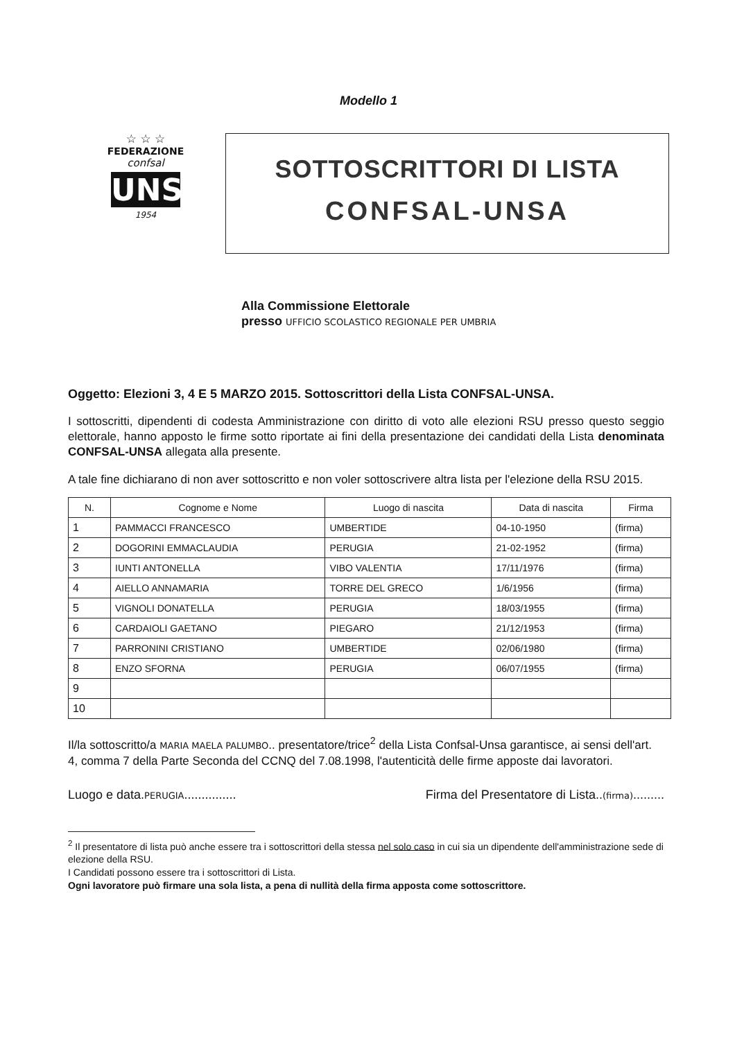Modello 1
☆ ☆ ☆
FEDERAZIONE
confsal
UNSA
1954
SOTTOSCRITTORI DI LISTA
CONFSAL-UNSA
Alla Commissione Elettorale
presso UFFICIO SCOLASTICO REGIONALE PER UMBRIA
Oggetto: Elezioni 3, 4 E 5 MARZO 2015. Sottoscrittori della Lista CONFSAL-UNSA.
I sottoscritti, dipendenti di codesta Amministrazione con diritto di voto alle elezioni RSU presso questo seggio elettorale, hanno apposto le firme sotto riportate ai fini della presentazione dei candidati della Lista denominata CONFSAL-UNSA allegata alla presente.
A tale fine dichiarano di non aver sottoscritto e non voler sottoscrivere altra lista per l'elezione della RSU 2015.
| N. | Cognome e Nome | Luogo di nascita | Data di nascita | Firma |
| --- | --- | --- | --- | --- |
| 1 | PAMMACCI FRANCESCO | UMBERTIDE | 04-10-1950 | (firma) |
| 2 | DOGORINI EMMACLAUDIA | PERUGIA | 21-02-1952 | (firma) |
| 3 | IUNTI ANTONELLA | VIBO VALENTIA | 17/11/1976 | (firma) |
| 4 | AIELLO ANNAMARIA | TORRE DEL GRECO | 1/6/1956 | (firma) |
| 5 | VIGNOLI DONATELLA | PERUGIA | 18/03/1955 | (firma) |
| 6 | CARDAIOLI GAETANO | PIEGARO | 21/12/1953 | (firma) |
| 7 | PARRONINI CRISTIANO | UMBERTIDE | 02/06/1980 | (firma) |
| 8 | ENZO SFORNA | PERUGIA | 06/07/1955 | (firma) |
| 9 | | | | |
| 10 | | | | |
Il/la sottoscritto/a MARIA MAELA PALUMBO.. presentatore/trice<sup>2</sup> della Lista Confsal-Unsa garantisce, ai sensi dell'art. 4, comma 7 della Parte Seconda del CCNQ del 7.08.1998, l'autenticità delle firme apposte dai lavoratori.
Luogo e data.PERUGIA............... Firma del Presentatore di Lista..(firma).........
<sup>2</sup> Il presentatore di lista può anche essere tra i sottoscrittori della stessa nel solo caso in cui sia un dipendente dell'amministrazione sede di elezione della RSU.
I Candidati possono essere tra i sottoscrittori di Lista.
Ogni lavoratore può firmare una sola lista, a pena di nullità della firma apposta come sottoscrittore.